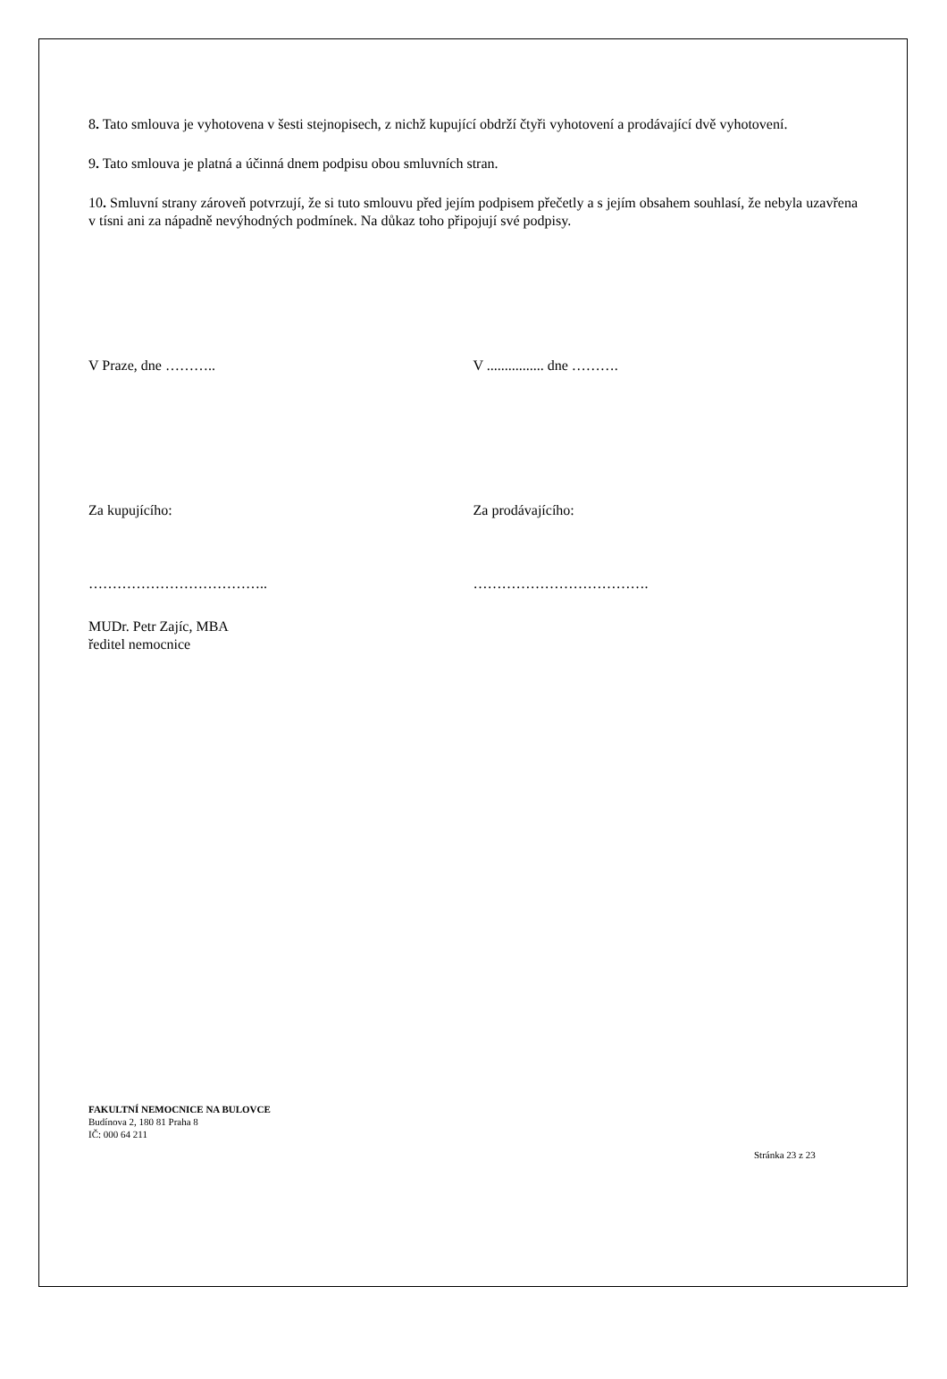8. Tato smlouva je vyhotovena v šesti stejnopisech, z nichž kupující obdrží čtyři vyhotovení a prodávající dvě vyhotovení.
9. Tato smlouva je platná a účinná dnem podpisu obou smluvních stran.
10. Smluvní strany zároveň potvrzují, že si tuto smlouvu před jejím podpisem přečetly a s jejím obsahem souhlasí, že nebyla uzavřena v tísni ani za nápadně nevýhodných podmínek. Na důkaz toho připojují své podpisy.
V Praze, dne ……….. V ................ dne ……….
Za kupujícího: Za prodávajícího:
……………………………….. ……………………………….
MUDr. Petr Zajíc, MBA
ředitel nemocnice
FAKULTNÍ NEMOCNICE NA BULOVCE
Budínova 2, 180 81 Praha 8
IČ: 000 64 211
Stránka 23 z 23